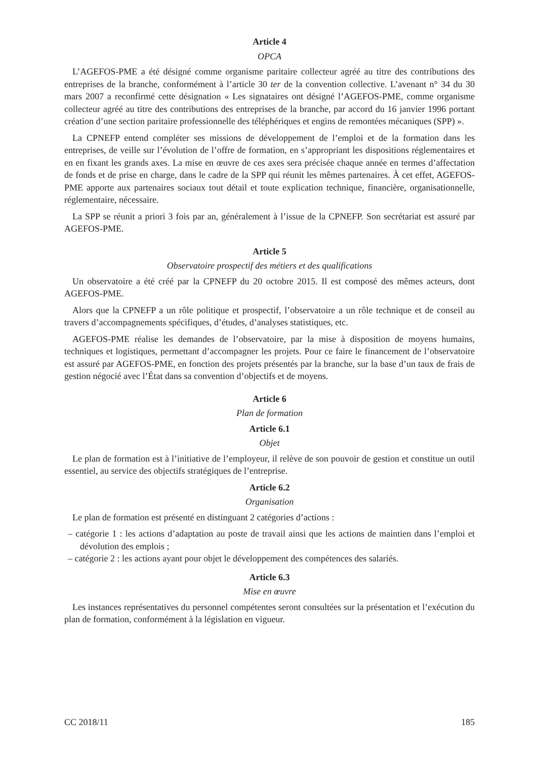Article 4
OPCA
L’AGEFOS-PME a été désigné comme organisme paritaire collecteur agréé au titre des contributions des entreprises de la branche, conformément à l’article 30 ter de la convention collective. L’avenant n° 34 du 30 mars 2007 a reconfirmé cette désignation « Les signataires ont désigné l’AGEFOS-PME, comme organisme collecteur agréé au titre des contributions des entreprises de la branche, par accord du 16 janvier 1996 portant création d’une section paritaire professionnelle des téléphériques et engins de remontées mécaniques (SPP) ».
La CPNEFP entend compléter ses missions de développement de l’emploi et de la formation dans les entreprises, de veille sur l’évolution de l’offre de formation, en s’appropriant les dispositions réglementaires et en en fixant les grands axes. La mise en œuvre de ces axes sera précisée chaque année en termes d’affectation de fonds et de prise en charge, dans le cadre de la SPP qui réunit les mêmes partenaires. À cet effet, AGEFOS-PME apporte aux partenaires sociaux tout détail et toute explication technique, financière, organisationnelle, réglementaire, nécessaire.
La SPP se réunit a priori 3 fois par an, généralement à l’issue de la CPNEFP. Son secrétariat est assuré par AGEFOS-PME.
Article 5
Observatoire prospectif des métiers et des qualifications
Un observatoire a été créé par la CPNEFP du 20 octobre 2015. Il est composé des mêmes acteurs, dont AGEFOS-PME.
Alors que la CPNEFP a un rôle politique et prospectif, l’observatoire a un rôle technique et de conseil au travers d’accompagnements spécifiques, d’études, d’analyses statistiques, etc.
AGEFOS-PME réalise les demandes de l’observatoire, par la mise à disposition de moyens humains, techniques et logistiques, permettant d’accompagner les projets. Pour ce faire le financement de l’observatoire est assuré par AGEFOS-PME, en fonction des projets présentés par la branche, sur la base d’un taux de frais de gestion négocié avec l’État dans sa convention d’objectifs et de moyens.
Article 6
Plan de formation
Article 6.1
Objet
Le plan de formation est à l’initiative de l’employeur, il relève de son pouvoir de gestion et constitue un outil essentiel, au service des objectifs stratégiques de l’entreprise.
Article 6.2
Organisation
Le plan de formation est présenté en distinguant 2 catégories d’actions :
– catégorie 1 : les actions d’adaptation au poste de travail ainsi que les actions de maintien dans l’emploi et dévolution des emplois ;
– catégorie 2 : les actions ayant pour objet le développement des compétences des salariés.
Article 6.3
Mise en œuvre
Les instances représentatives du personnel compétentes seront consultées sur la présentation et l’exécution du plan de formation, conformément à la législation en vigueur.
CC 2018/11 185